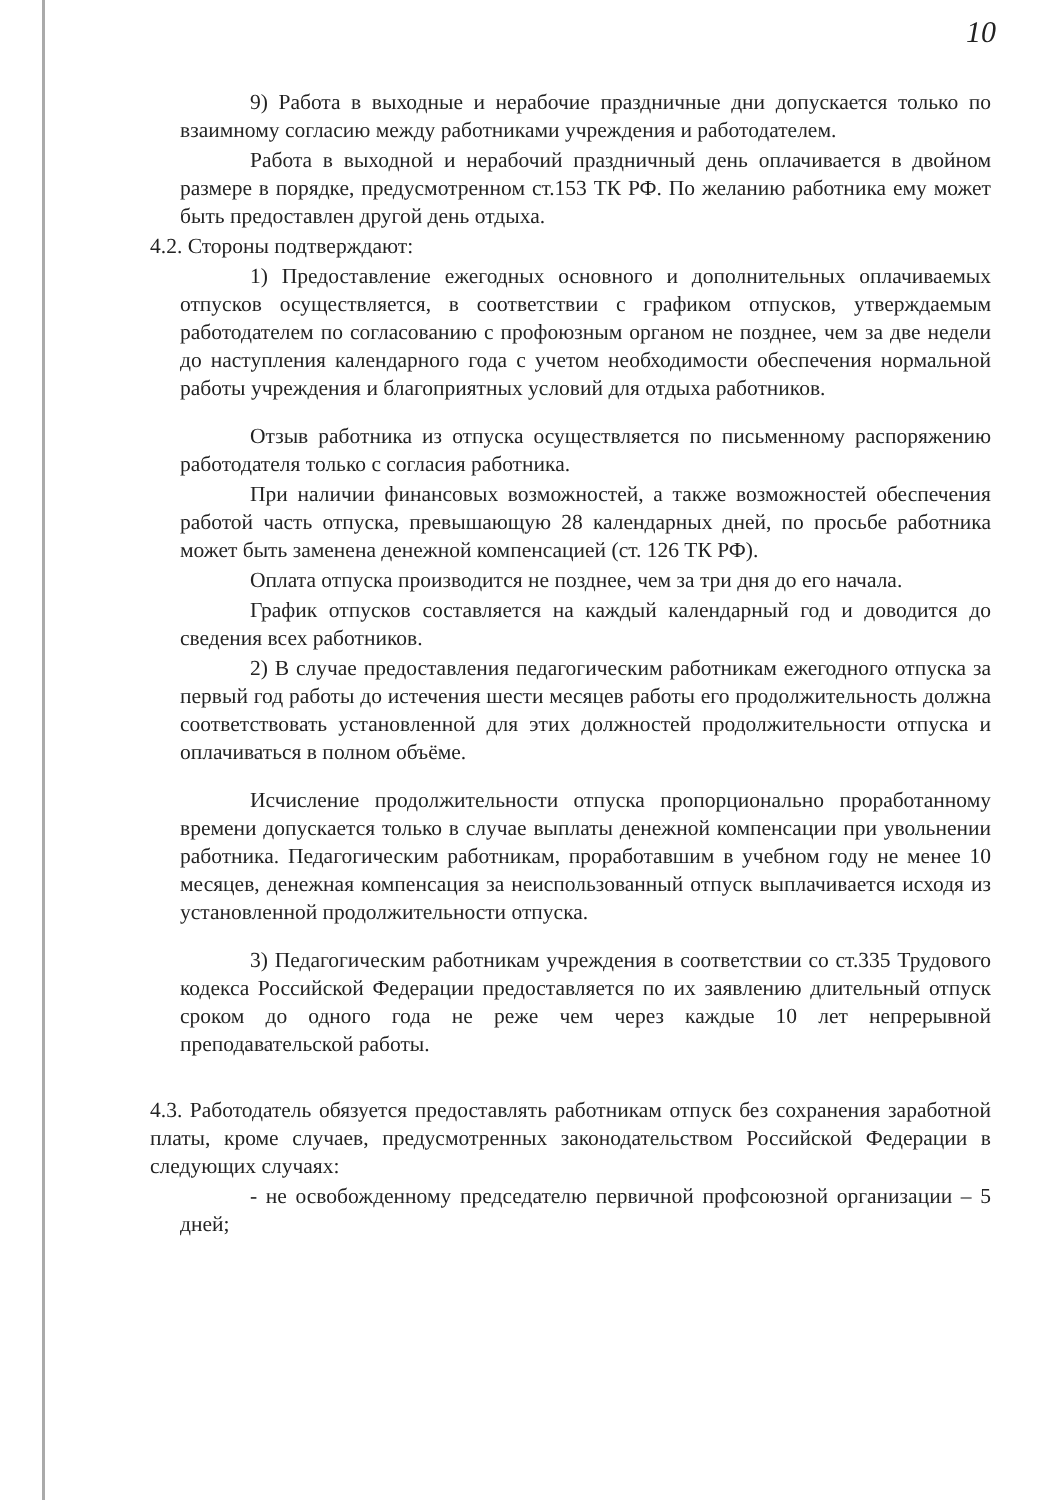10
9) Работа в выходные и нерабочие праздничные дни допускается только по взаимному согласию между работниками учреждения и работодателем.
Работа в выходной и нерабочий праздничный день оплачивается в двойном размере в порядке, предусмотренном ст.153 ТК РФ. По желанию работника ему может быть предоставлен другой день отдыха.
4.2. Стороны подтверждают:
1) Предоставление ежегодных основного и дополнительных оплачиваемых отпусков осуществляется, в соответствии с графиком отпусков, утверждаемым работодателем по согласованию с профоюзным органом не позднее, чем за две недели до наступления календарного года с учетом необходимости обеспечения нормальной работы учреждения и благоприятных условий для отдыха работников.
Отзыв работника из отпуска осуществляется по письменному распоряжению работодателя только с согласия работника.
При наличии финансовых возможностей, а также возможностей обеспечения работой часть отпуска, превышающую 28 календарных дней, по просьбе работника может быть заменена денежной компенсацией (ст. 126 ТК РФ).
Оплата отпуска производится не позднее, чем за три дня до его начала.
График отпусков составляется на каждый календарный год и доводится до сведения всех работников.
2) В случае предоставления педагогическим работникам ежегодного отпуска за первый год работы до истечения шести месяцев работы его продолжительность должна соответствовать установленной для этих должностей продолжительности отпуска и оплачиваться в полном объёме.
Исчисление продолжительности отпуска пропорционально проработанному времени допускается только в случае выплаты денежной компенсации при увольнении работника. Педагогическим работникам, проработавшим в учебном году не менее 10 месяцев, денежная компенсация за неиспользованный отпуск выплачивается исходя из установленной продолжительности отпуска.
3) Педагогическим работникам учреждения в соответствии со ст.335 Трудового кодекса Российской Федерации предоставляется по их заявлению длительный отпуск сроком до одного года не реже чем через каждые 10 лет непрерывной преподавательской работы.
4.3. Работодатель обязуется предоставлять работникам отпуск без сохранения заработной платы, кроме случаев, предусмотренных законодательством Российской Федерации в следующих случаях:
- не освобожденному председателю первичной профсоюзной организации – 5 дней;